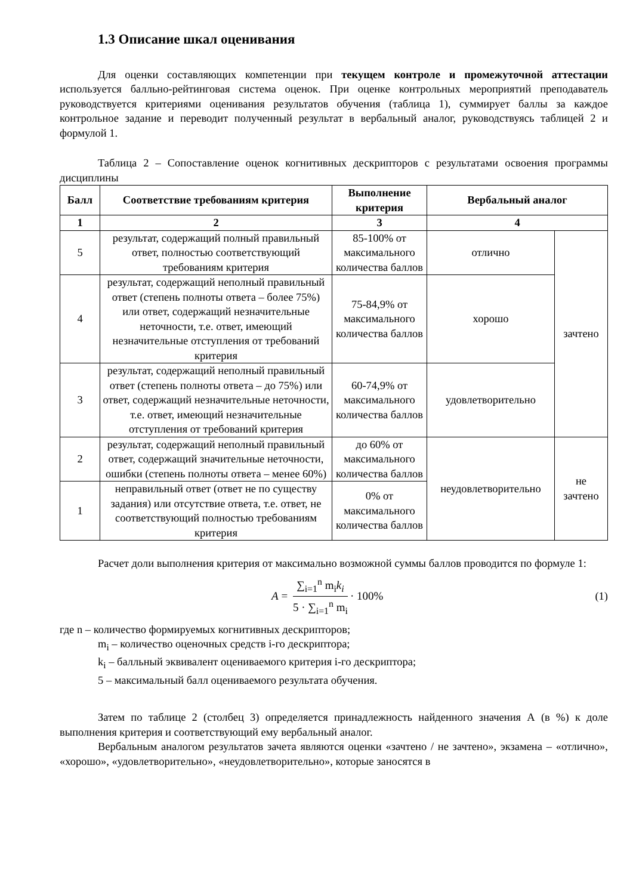1.3 Описание шкал оценивания
Для оценки составляющих компетенции при текущем контроле и промежуточной аттестации используется балльно-рейтинговая система оценок. При оценке контрольных мероприятий преподаватель руководствуется критериями оценивания результатов обучения (таблица 1), суммирует баллы за каждое контрольное задание и переводит полученный результат в вербальный аналог, руководствуясь таблицей 2 и формулой 1.
Таблица 2 – Сопоставление оценок когнитивных дескрипторов с результатами освоения программы дисциплины
| Балл | Соответствие требованиям критерия | Выполнение критерия | Вербальный аналог | |
| --- | --- | --- | --- | --- |
| 1 | 2 | 3 | 4 | |
| 5 | результат, содержащий полный правильный ответ, полностью соответствующий требованиям критерия | 85-100% от максимального количества баллов | отлично | зачтено |
| 4 | результат, содержащий неполный правильный ответ (степень полноты ответа – более 75%) или ответ, содержащий незначительные неточности, т.е. ответ, имеющий незначительные отступления от требований критерия | 75-84,9% от максимального количества баллов | хорошо | |
| 3 | результат, содержащий неполный правильный ответ (степень полноты ответа – до 75%) или ответ, содержащий незначительные неточности, т.е. ответ, имеющий незначительные отступления от требований критерия | 60-74,9% от максимального количества баллов | удовлетворительно | |
| 2 | результат, содержащий неполный правильный ответ, содержащий значительные неточности, ошибки (степень полноты ответа – менее 60%) | до 60% от максимального количества баллов | неудовлетворительно | не зачтено |
| 1 | неправильный ответ (ответ не по существу задания) или отсутствие ответа, т.е. ответ, не соответствующий полностью требованиям критерия | 0% от максимального количества баллов | | |
Расчет доли выполнения критерия от максимально возможной суммы баллов проводится по формуле 1:
A = ∑<sub>i=1</sub><sup>n</sup> m<sub>i</sub>k<sub>i</sub> 5 · ∑<sub>i=1</sub><sup>n</sup> m<sub>i</sub> · 100%
(1)
где n – количество формируемых когнитивных дескрипторов;
m<sub>i</sub> – количество оценочных средств i-го дескриптора;
k<sub>i</sub> – балльный эквивалент оцениваемого критерия i-го дескриптора;
5 – максимальный балл оцениваемого результата обучения.
Затем по таблице 2 (столбец 3) определяется принадлежность найденного значения А (в %) к доле выполнения критерия и соответствующий ему вербальный аналог.
Вербальным аналогом результатов зачета являются оценки «зачтено / не зачтено», экзамена – «отлично», «хорошо», «удовлетворительно», «неудовлетворительно», которые заносятся в